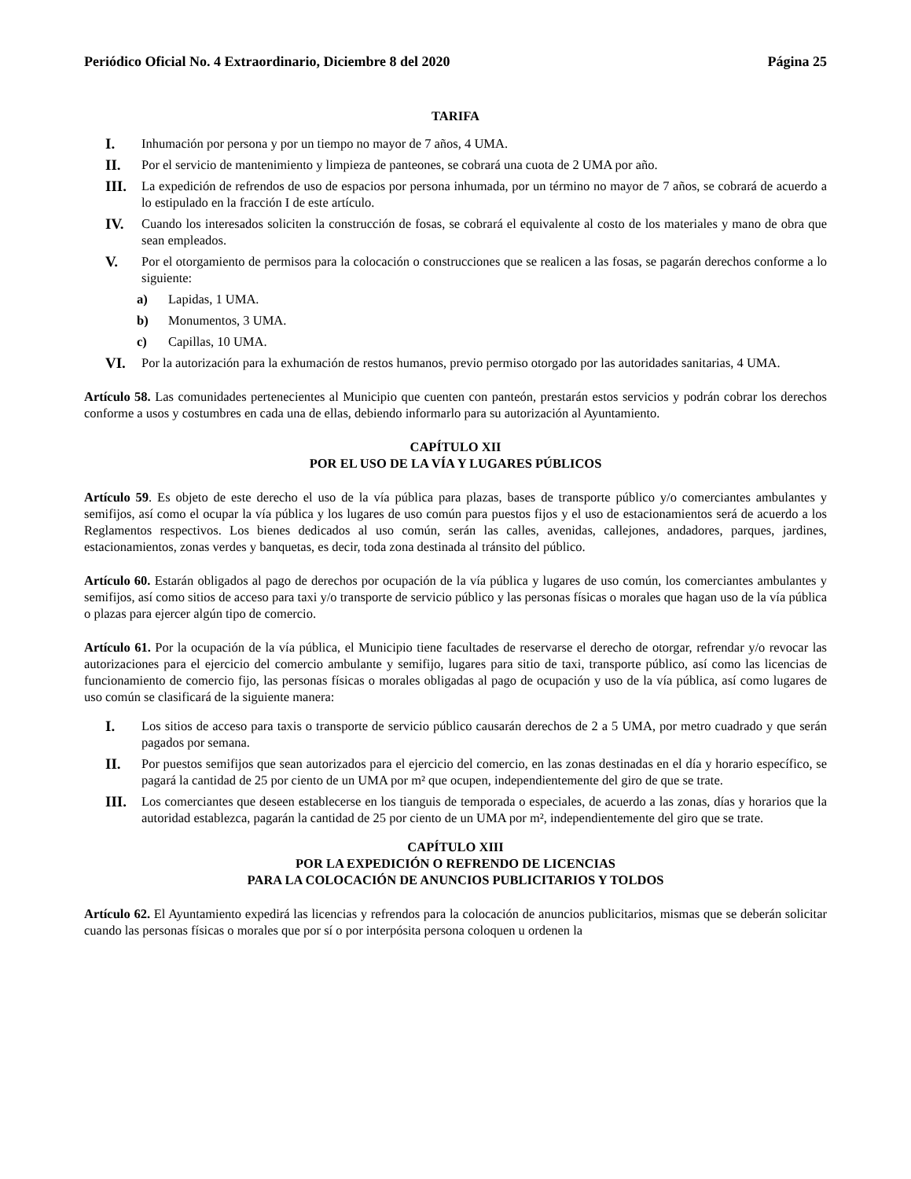Periódico Oficial No. 4 Extraordinario, Diciembre 8 del 2020 Página 25
TARIFA
I. Inhumación por persona y por un tiempo no mayor de 7 años, 4 UMA.
II. Por el servicio de mantenimiento y limpieza de panteones, se cobrará una cuota de 2 UMA por año.
III. La expedición de refrendos de uso de espacios por persona inhumada, por un término no mayor de 7 años, se cobrará de acuerdo a lo estipulado en la fracción I de este artículo.
IV. Cuando los interesados soliciten la construcción de fosas, se cobrará el equivalente al costo de los materiales y mano de obra que sean empleados.
V. Por el otorgamiento de permisos para la colocación o construcciones que se realicen a las fosas, se pagarán derechos conforme a lo siguiente:
a) Lapidas, 1 UMA.
b) Monumentos, 3 UMA.
c) Capillas, 10 UMA.
VI. Por la autorización para la exhumación de restos humanos, previo permiso otorgado por las autoridades sanitarias, 4 UMA.
Artículo 58. Las comunidades pertenecientes al Municipio que cuenten con panteón, prestarán estos servicios y podrán cobrar los derechos conforme a usos y costumbres en cada una de ellas, debiendo informarlo para su autorización al Ayuntamiento.
CAPÍTULO XII
POR EL USO DE LA VÍA Y LUGARES PÚBLICOS
Artículo 59. Es objeto de este derecho el uso de la vía pública para plazas, bases de transporte público y/o comerciantes ambulantes y semifijos, así como el ocupar la vía pública y los lugares de uso común para puestos fijos y el uso de estacionamientos será de acuerdo a los Reglamentos respectivos. Los bienes dedicados al uso común, serán las calles, avenidas, callejones, andadores, parques, jardines, estacionamientos, zonas verdes y banquetas, es decir, toda zona destinada al tránsito del público.
Artículo 60. Estarán obligados al pago de derechos por ocupación de la vía pública y lugares de uso común, los comerciantes ambulantes y semifijos, así como sitios de acceso para taxi y/o transporte de servicio público y las personas físicas o morales que hagan uso de la vía pública o plazas para ejercer algún tipo de comercio.
Artículo 61. Por la ocupación de la vía pública, el Municipio tiene facultades de reservarse el derecho de otorgar, refrendar y/o revocar las autorizaciones para el ejercicio del comercio ambulante y semifijo, lugares para sitio de taxi, transporte público, así como las licencias de funcionamiento de comercio fijo, las personas físicas o morales obligadas al pago de ocupación y uso de la vía pública, así como lugares de uso común se clasificará de la siguiente manera:
I. Los sitios de acceso para taxis o transporte de servicio público causarán derechos de 2 a 5 UMA, por metro cuadrado y que serán pagados por semana.
II. Por puestos semifijos que sean autorizados para el ejercicio del comercio, en las zonas destinadas en el día y horario específico, se pagará la cantidad de 25 por ciento de un UMA por m² que ocupen, independientemente del giro de que se trate.
III. Los comerciantes que deseen establecerse en los tianguis de temporada o especiales, de acuerdo a las zonas, días y horarios que la autoridad establezca, pagarán la cantidad de 25 por ciento de un UMA por m², independientemente del giro que se trate.
CAPÍTULO XIII
POR LA EXPEDICIÓN O REFRENDO DE LICENCIAS
PARA LA COLOCACIÓN DE ANUNCIOS PUBLICITARIOS Y TOLDOS
Artículo 62. El Ayuntamiento expedirá las licencias y refrendos para la colocación de anuncios publicitarios, mismas que se deberán solicitar cuando las personas físicas o morales que por sí o por interpósita persona coloquen u ordenen la